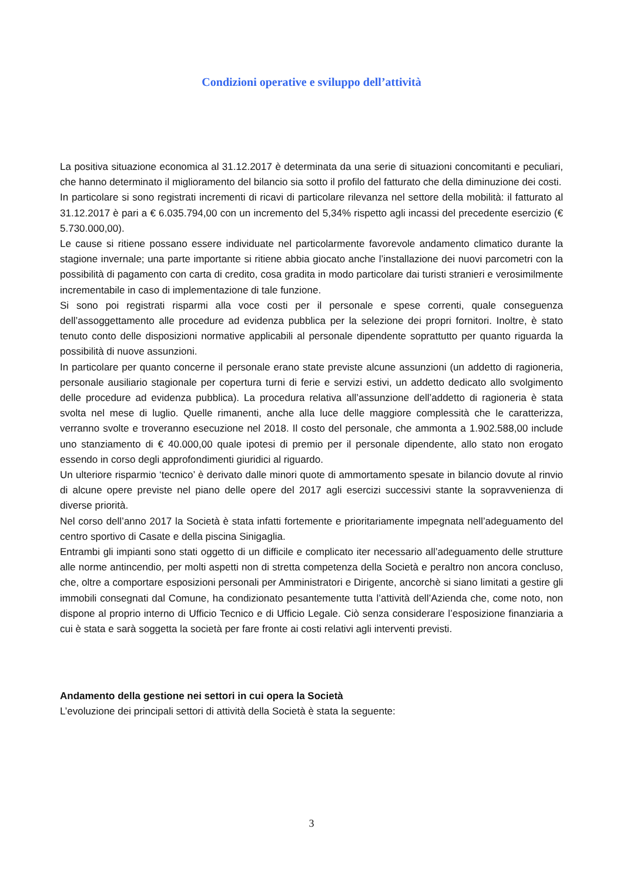Condizioni operative e sviluppo dell’attività
La positiva situazione economica al 31.12.2017 è determinata da una serie di situazioni concomitanti e peculiari, che hanno determinato il miglioramento del bilancio sia sotto il profilo del fatturato che della diminuzione dei costi.
In particolare si sono registrati incrementi di ricavi di particolare rilevanza nel settore della mobilità: il fatturato al 31.12.2017 è pari a € 6.035.794,00 con un incremento del 5,34% rispetto agli incassi del precedente esercizio (€ 5.730.000,00).
Le cause si ritiene possano essere individuate nel particolarmente favorevole andamento climatico durante la stagione invernale; una parte importante si ritiene abbia giocato anche l’installazione dei nuovi parcometri con la possibilità di pagamento con carta di credito, cosa gradita in modo particolare dai turisti stranieri e verosimilmente incrementabile in caso di implementazione di tale funzione.
Si sono poi registrati risparmi alla voce costi per il personale e spese correnti, quale conseguenza dell’assoggettamento alle procedure ad evidenza pubblica per la selezione dei propri fornitori. Inoltre, è stato tenuto conto delle disposizioni normative applicabili al personale dipendente soprattutto per quanto riguarda la possibilità di nuove assunzioni.
In particolare per quanto concerne il personale erano state previste alcune assunzioni (un addetto di ragioneria, personale ausiliario stagionale per copertura turni di ferie e servizi estivi, un addetto dedicato allo svolgimento delle procedure ad evidenza pubblica). La procedura relativa all’assunzione dell’addetto di ragioneria è stata svolta nel mese di luglio. Quelle rimanenti, anche alla luce delle maggiore complessità che le caratterizza, verranno svolte e troveranno esecuzione nel 2018. Il costo del personale, che ammonta a 1.902.588,00 include uno stanziamento di € 40.000,00 quale ipotesi di premio per il personale dipendente, allo stato non erogato essendo in corso degli approfondimenti giuridici al riguardo.
Un ulteriore risparmio ‘tecnico’ è derivato dalle minori quote di ammortamento spesate in bilancio dovute al rinvio di alcune opere previste nel piano delle opere del 2017 agli esercizi successivi stante la sopravvenienza di diverse priorità.
Nel corso dell’anno 2017 la Società è stata infatti fortemente e prioritariamente impegnata nell’adeguamento del centro sportivo di Casate e della piscina Sinigaglia.
Entrambi gli impianti sono stati oggetto di un difficile e complicato iter necessario all’adeguamento delle strutture alle norme antincendio, per molti aspetti non di stretta competenza della Società e peraltro non ancora concluso, che, oltre a comportare esposizioni personali per Amministratori e Dirigente, ancorchè si siano limitati a gestire gli immobili consegnati dal Comune, ha condizionato pesantemente tutta l’attività dell’Azienda che, come noto, non dispone al proprio interno di Ufficio Tecnico e di Ufficio Legale. Ciò senza considerare l’esposizione finanziaria a cui è stata e sarà soggetta la società per fare fronte ai costi relativi agli interventi previsti.
Andamento della gestione nei settori in cui opera la Società
L’evoluzione dei principali settori di attività della Società è stata la seguente:
3